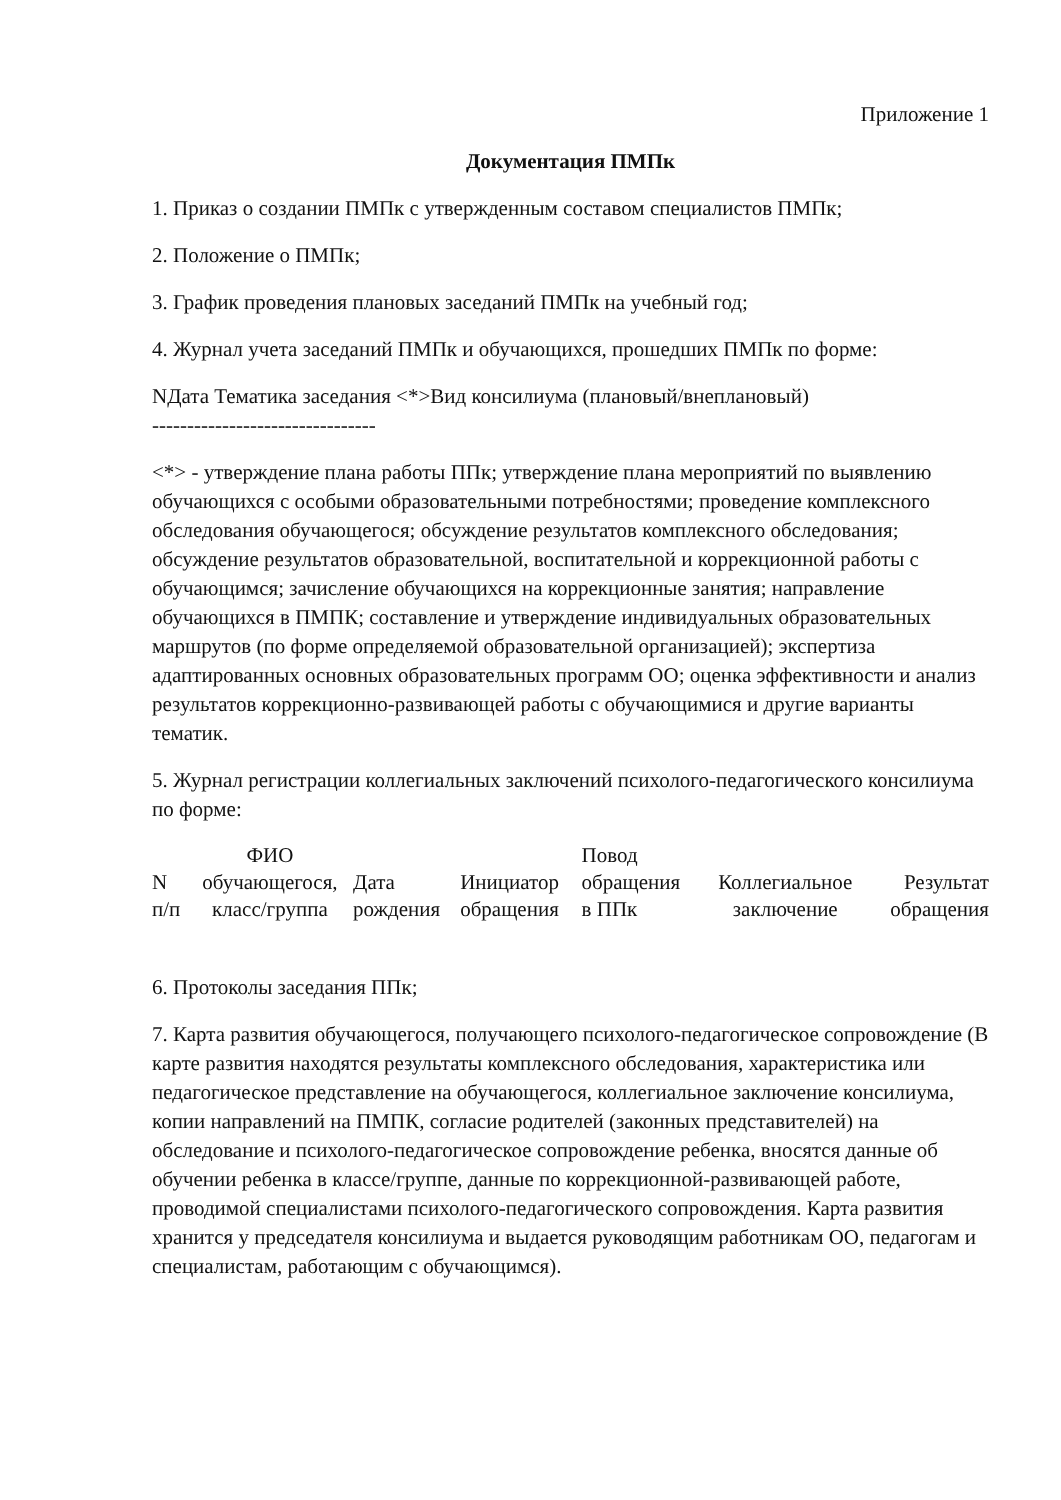Приложение 1
Документация ПМПк
1. Приказ о создании ПМПк с утвержденным составом специалистов ПМПк;
2. Положение о ПМПк;
3. График проведения плановых заседаний ПМПк на учебный год;
4. Журнал учета заседаний ПМПк и обучающихся, прошедших ПМПк по форме:
NДата Тематика заседания <*>Вид консилиума (плановый/внеплановый)
--------------------------------
<*> - утверждение плана работы ППк; утверждение плана мероприятий по выявлению обучающихся с особыми образовательными потребностями; проведение комплексного обследования обучающегося; обсуждение результатов комплексного обследования; обсуждение результатов образовательной, воспитательной и коррекционной работы с обучающимся; зачисление обучающихся на коррекционные занятия; направление обучающихся в ПМПК; составление и утверждение индивидуальных образовательных маршрутов (по форме определяемой образовательной организацией); экспертиза адаптированных основных образовательных программ ОО; оценка эффективности и анализ результатов коррекционно-развивающей работы с обучающимися и другие варианты тематик.
5. Журнал регистрации коллегиальных заключений психолого-педагогического консилиума по форме:
| N п/п | ФИО обучающегося, класс/группа | Дата рождения | Инициатор обращения | Повод обращения в ППк | Коллегиальное заключение | Результат обращения |
| --- | --- | --- | --- | --- | --- | --- |
6. Протоколы заседания ППк;
7. Карта развития обучающегося, получающего психолого-педагогическое сопровождение (В карте развития находятся результаты комплексного обследования, характеристика или педагогическое представление на обучающегося, коллегиальное заключение консилиума, копии направлений на ПМПК, согласие родителей (законных представителей) на обследование и психолого-педагогическое сопровождение ребенка, вносятся данные об обучении ребенка в классе/группе, данные по коррекционной-развивающей работе, проводимой специалистами психолого-педагогического сопровождения. Карта развития хранится у председателя консилиума и выдается руководящим работникам ОО, педагогам и специалистам, работающим с обучающимся).